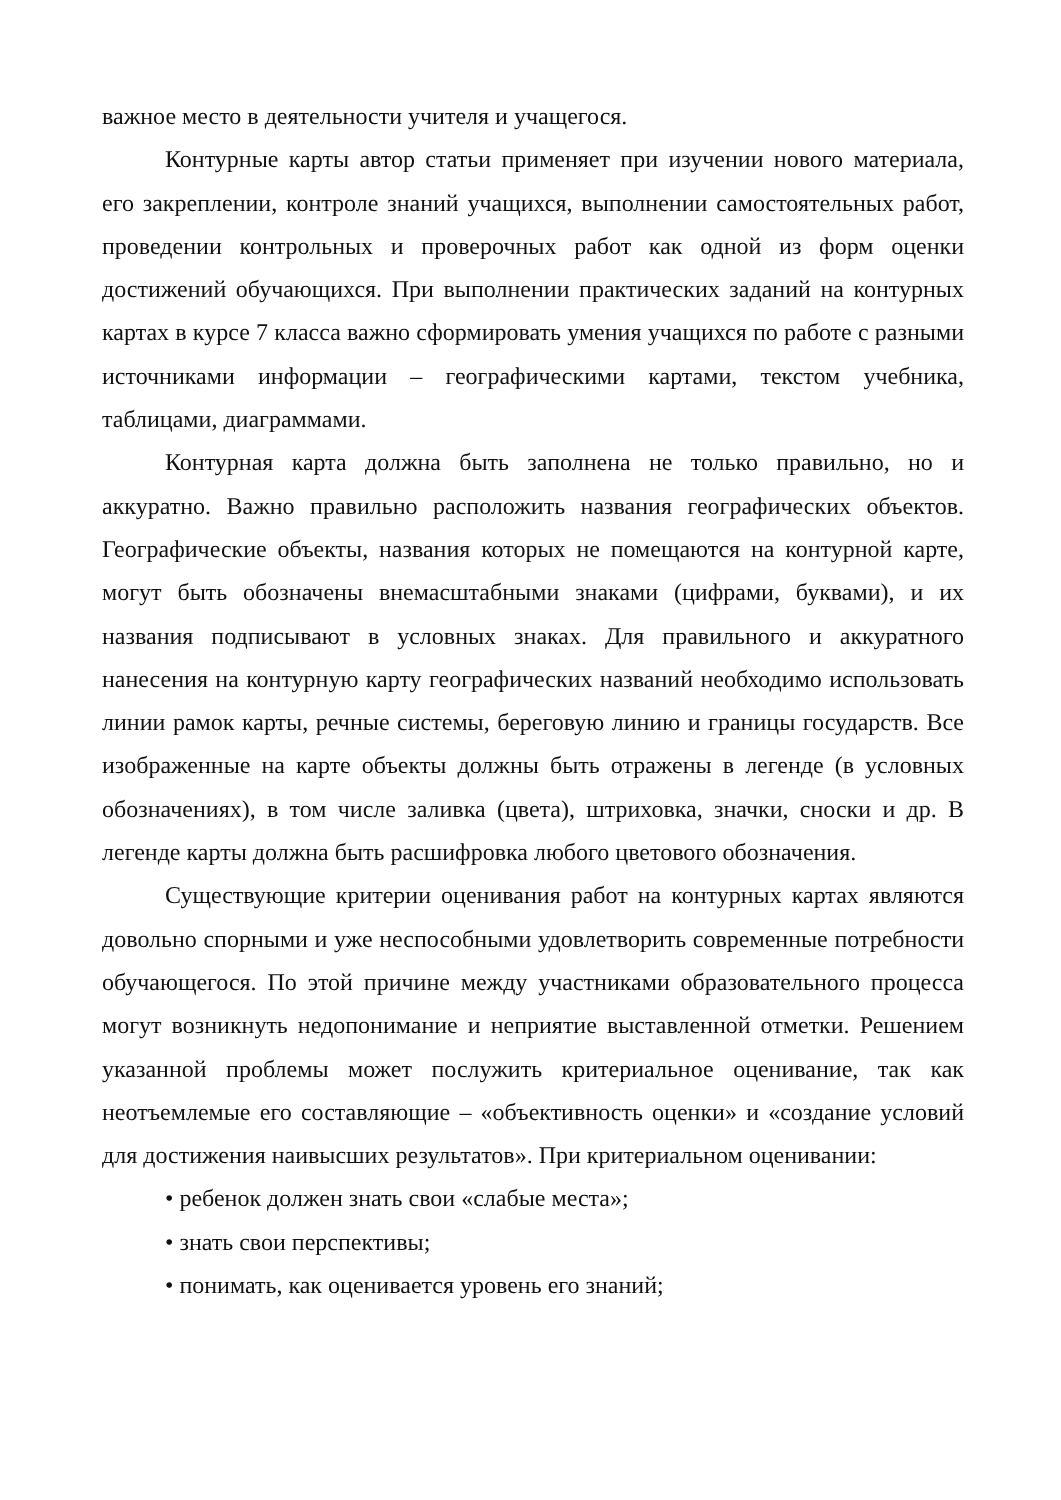важное место в деятельности учителя и учащегося.
Контурные карты автор статьи применяет при изучении нового материала, его закреплении, контроле знаний учащихся, выполнении самостоятельных работ, проведении контрольных и проверочных работ как одной из форм оценки достижений обучающихся. При выполнении практических заданий на контурных картах в курсе 7 класса важно сформировать умения учащихся по работе с разными источниками информации – географическими картами, текстом учебника, таблицами, диаграммами.
Контурная карта должна быть заполнена не только правильно, но и аккуратно. Важно правильно расположить названия географических объектов. Географические объекты, названия которых не помещаются на контурной карте, могут быть обозначены внемасштабными знаками (цифрами, буквами), и их названия подписывают в условных знаках. Для правильного и аккуратного нанесения на контурную карту географических названий необходимо использовать линии рамок карты, речные системы, береговую линию и границы государств. Все изображенные на карте объекты должны быть отражены в легенде (в условных обозначениях), в том числе заливка (цвета), штриховка, значки, сноски и др. В легенде карты должна быть расшифровка любого цветового обозначения.
Существующие критерии оценивания работ на контурных картах являются довольно спорными и уже неспособными удовлетворить современные потребности обучающегося. По этой причине между участниками образовательного процесса могут возникнуть недопонимание и неприятие выставленной отметки. Решением указанной проблемы может послужить критериальное оценивание, так как неотъемлемые его составляющие – «объективность оценки» и «создание условий для достижения наивысших результатов». При критериальном оценивании:
• ребенок должен знать свои «слабые места»;
• знать свои перспективы;
• понимать, как оценивается уровень его знаний;